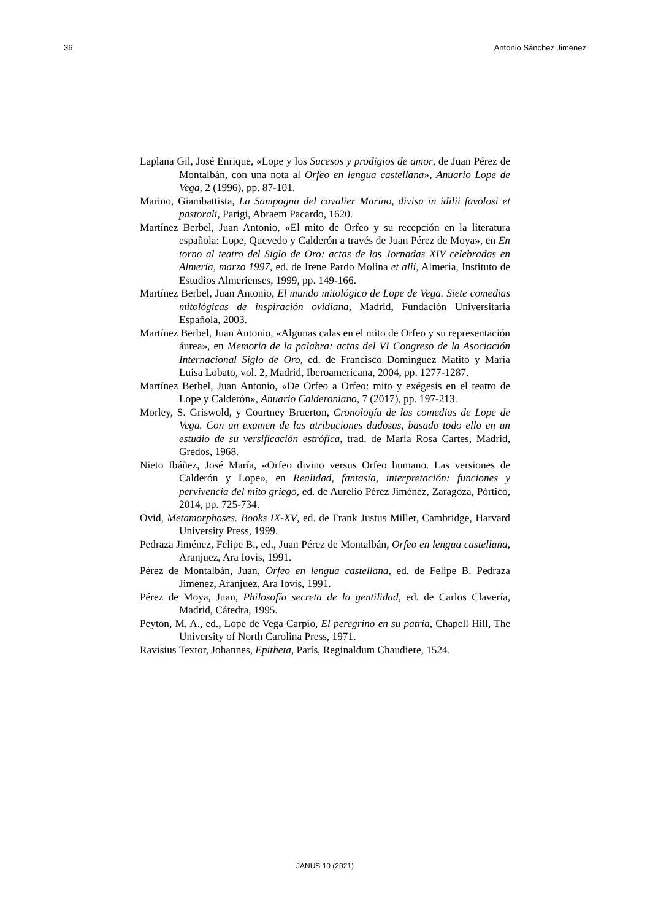36 Antonio Sánchez Jiménez
Laplana Gil, José Enrique, «Lope y los Sucesos y prodigios de amor, de Juan Pérez de Montalbán, con una nota al Orfeo en lengua castellana», Anuario Lope de Vega, 2 (1996), pp. 87-101.
Marino, Giambattista, La Sampogna del cavalier Marino, divisa in idilii favolosi et pastorali, Parigi, Abraem Pacardo, 1620.
Martínez Berbel, Juan Antonio, «El mito de Orfeo y su recepción en la literatura española: Lope, Quevedo y Calderón a través de Juan Pérez de Moya», en En torno al teatro del Siglo de Oro: actas de las Jornadas XIV celebradas en Almería, marzo 1997, ed. de Irene Pardo Molina et alii, Almería, Instituto de Estudios Almerienses, 1999, pp. 149-166.
Martínez Berbel, Juan Antonio, El mundo mitológico de Lope de Vega. Siete comedias mitológicas de inspiración ovidiana, Madrid, Fundación Universitaria Española, 2003.
Martínez Berbel, Juan Antonio, «Algunas calas en el mito de Orfeo y su representación áurea», en Memoria de la palabra: actas del VI Congreso de la Asociación Internacional Siglo de Oro, ed. de Francisco Domínguez Matito y María Luisa Lobato, vol. 2, Madrid, Iberoamericana, 2004, pp. 1277-1287.
Martínez Berbel, Juan Antonio, «De Orfeo a Orfeo: mito y exégesis en el teatro de Lope y Calderón», Anuario Calderoniano, 7 (2017), pp. 197-213.
Morley, S. Griswold, y Courtney Bruerton, Cronología de las comedias de Lope de Vega. Con un examen de las atribuciones dudosas, basado todo ello en un estudio de su versificación estrófica, trad. de María Rosa Cartes, Madrid, Gredos, 1968.
Nieto Ibáñez, José María, «Orfeo divino versus Orfeo humano. Las versiones de Calderón y Lope», en Realidad, fantasía, interpretación: funciones y pervivencia del mito griego, ed. de Aurelio Pérez Jiménez, Zaragoza, Pórtico, 2014, pp. 725-734.
Ovid, Metamorphoses. Books IX-XV, ed. de Frank Justus Miller, Cambridge, Harvard University Press, 1999.
Pedraza Jiménez, Felipe B., ed., Juan Pérez de Montalbán, Orfeo en lengua castellana, Aranjuez, Ara Iovis, 1991.
Pérez de Montalbán, Juan, Orfeo en lengua castellana, ed. de Felipe B. Pedraza Jiménez, Aranjuez, Ara Iovis, 1991.
Pérez de Moya, Juan, Philosofía secreta de la gentilidad, ed. de Carlos Clavería, Madrid, Cátedra, 1995.
Peyton, M. A., ed., Lope de Vega Carpio, El peregrino en su patria, Chapell Hill, The University of North Carolina Press, 1971.
Ravisius Textor, Johannes, Epitheta, París, Reginaldum Chaudiere, 1524.
JANUS 10 (2021)